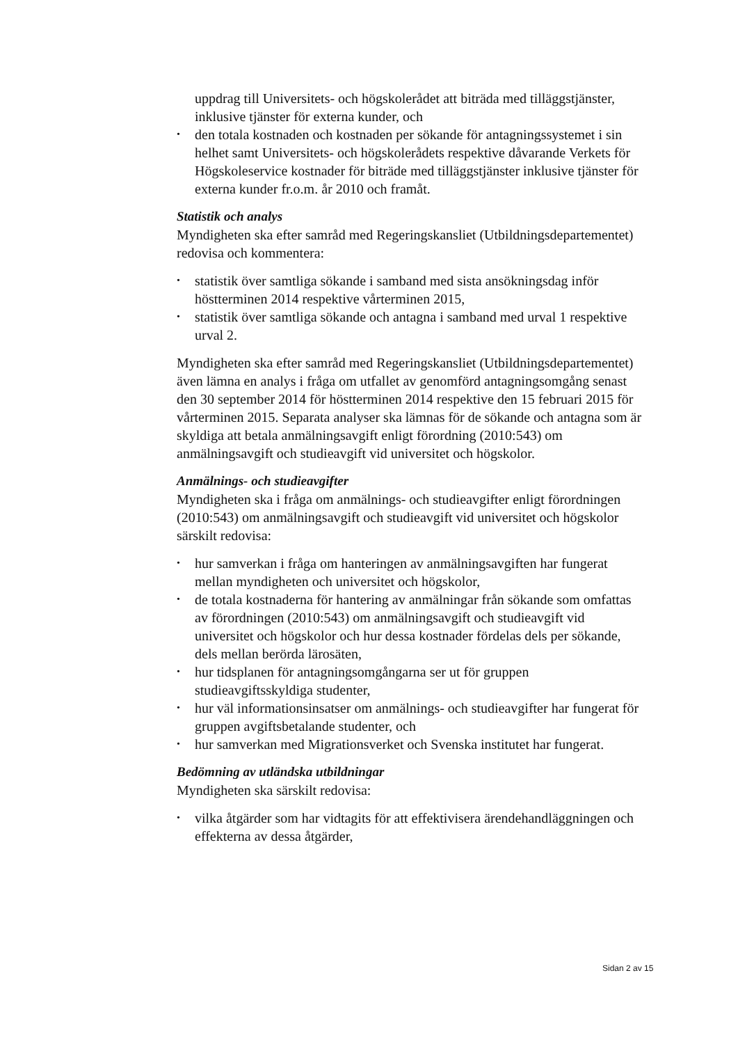uppdrag till Universitets- och högskolerådet att biträda med tilläggstjänster, inklusive tjänster för externa kunder, och
• den totala kostnaden och kostnaden per sökande för antagningssystemet i sin helhet samt Universitets- och högskolerådets respektive dåvarande Verkets för Högskoleservice kostnader för biträde med tilläggstjänster inklusive tjänster för externa kunder fr.o.m. år 2010 och framåt.
Statistik och analys
Myndigheten ska efter samråd med Regeringskansliet (Utbildningsdepartementet) redovisa och kommentera:
• statistik över samtliga sökande i samband med sista ansökningsdag inför höstterminen 2014 respektive vårterminen 2015,
• statistik över samtliga sökande och antagna i samband med urval 1 respektive urval 2.
Myndigheten ska efter samråd med Regeringskansliet (Utbildningsdepartementet) även lämna en analys i fråga om utfallet av genomförd antagningsomgång senast den 30 september 2014 för höstterminen 2014 respektive den 15 februari 2015 för vårterminen 2015. Separata analyser ska lämnas för de sökande och antagna som är skyldiga att betala anmälningsavgift enligt förordning (2010:543) om anmälningsavgift och studieavgift vid universitet och högskolor.
Anmälnings- och studieavgifter
Myndigheten ska i fråga om anmälnings- och studieavgifter enligt förordningen (2010:543) om anmälningsavgift och studieavgift vid universitet och högskolor särskilt redovisa:
• hur samverkan i fråga om hanteringen av anmälningsavgiften har fungerat mellan myndigheten och universitet och högskolor,
• de totala kostnaderna för hantering av anmälningar från sökande som omfattas av förordningen (2010:543) om anmälningsavgift och studieavgift vid universitet och högskolor och hur dessa kostnader fördelas dels per sökande, dels mellan berörda lärosäten,
• hur tidsplanen för antagningsomgångarna ser ut för gruppen studieavgiftsskyldiga studenter,
• hur väl informationsinsatser om anmälnings- och studieavgifter har fungerat för gruppen avgiftsbetalande studenter, och
• hur samverkan med Migrationsverket och Svenska institutet har fungerat.
Bedömning av utländska utbildningar
Myndigheten ska särskilt redovisa:
• vilka åtgärder som har vidtagits för att effektivisera ärendehandläggningen och effekterna av dessa åtgärder,
Sidan 2 av 15